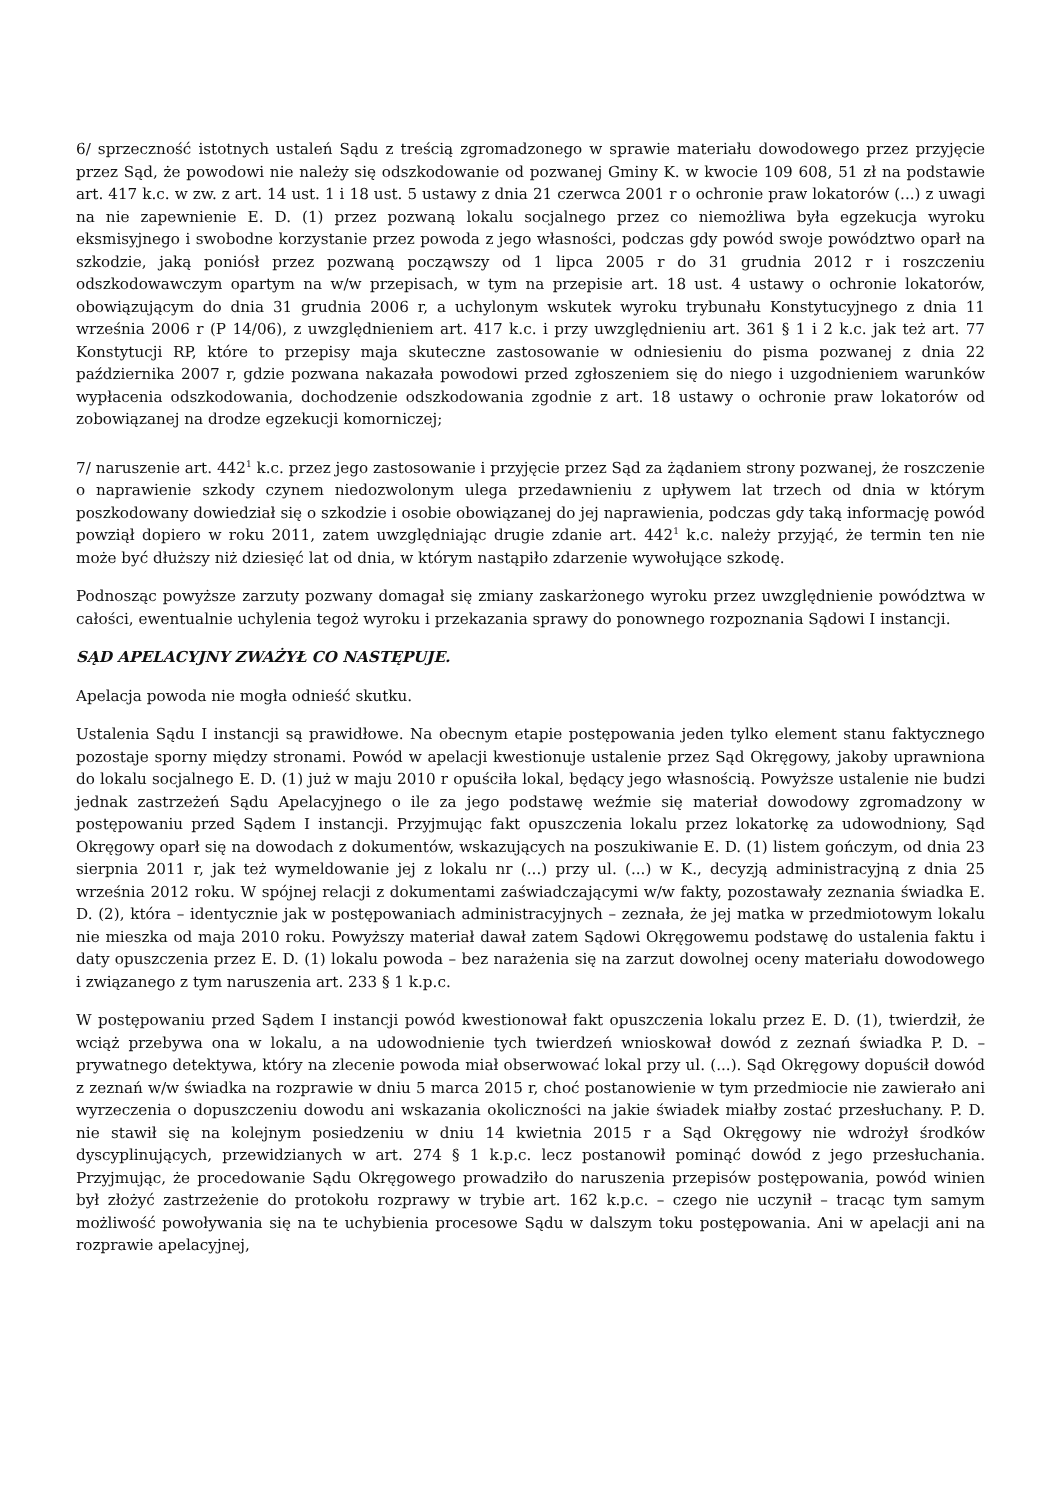6/ sprzeczność istotnych ustaleń Sądu z treścią zgromadzonego w sprawie materiału dowodowego przez przyjęcie przez Sąd, że powodowi nie należy się odszkodowanie od pozwanej Gminy K. w kwocie 109 608, 51 zł na podstawie art. 417 k.c. w zw. z art. 14 ust. 1 i 18 ust. 5 ustawy z dnia 21 czerwca 2001 r o ochronie praw lokatorów (...) z uwagi na nie zapewnienie E. D. (1) przez pozwaną lokalu socjalnego przez co niemożliwa była egzekucja wyroku eksmisyjnego i swobodne korzystanie przez powoda z jego własności, podczas gdy powód swoje powództwo oparł na szkodzie, jaką poniósł przez pozwaną począwszy od 1 lipca 2005 r do 31 grudnia 2012 r i roszczeniu odszkodowawczym opartym na w/w przepisach, w tym na przepisie art. 18 ust. 4 ustawy o ochronie lokatorów, obowiązującym do dnia 31 grudnia 2006 r, a uchylonym wskutek wyroku trybunału Konstytucyjnego z dnia 11 września 2006 r (P 14/06), z uwzględnieniem art. 417 k.c. i przy uwzględnieniu art. 361 § 1 i 2 k.c. jak też art. 77 Konstytucji RP, które to przepisy maja skuteczne zastosowanie w odniesieniu do pisma pozwanej z dnia 22 października 2007 r, gdzie pozwana nakazała powodowi przed zgłoszeniem się do niego i uzgodnieniem warunków wypłacenia odszkodowania, dochodzenie odszkodowania zgodnie z art. 18 ustawy o ochronie praw lokatorów od zobowiązanej na drodze egzekucji komorniczej;
7/ naruszenie art. 442<sup>1</sup> k.c. przez jego zastosowanie i przyjęcie przez Sąd za żądaniem strony pozwanej, że roszczenie o naprawienie szkody czynem niedozwolonym ulega przedawnieniu z upływem lat trzech od dnia w którym poszkodowany dowiedział się o szkodzie i osobie obowiązanej do jej naprawienia, podczas gdy taką informację powód powziął dopiero w roku 2011, zatem uwzględniając drugie zdanie art. 442<sup>1</sup> k.c. należy przyjąć, że termin ten nie może być dłuższy niż dziesięć lat od dnia, w którym nastąpiło zdarzenie wywołujące szkodę.
Podnosząc powyższe zarzuty pozwany domagał się zmiany zaskarżonego wyroku przez uwzględnienie powództwa w całości, ewentualnie uchylenia tegoż wyroku i przekazania sprawy do ponownego rozpoznania Sądowi I instancji.
SĄD APELACYJNY ZWAŻYŁ CO NASTĘPUJE.
Apelacja powoda nie mogła odnieść skutku.
Ustalenia Sądu I instancji są prawidłowe. Na obecnym etapie postępowania jeden tylko element stanu faktycznego pozostaje sporny między stronami. Powód w apelacji kwestionuje ustalenie przez Sąd Okręgowy, jakoby uprawniona do lokalu socjalnego E. D. (1) już w maju 2010 r opuściła lokal, będący jego własnością. Powyższe ustalenie nie budzi jednak zastrzeżeń Sądu Apelacyjnego o ile za jego podstawę weźmie się materiał dowodowy zgromadzony w postępowaniu przed Sądem I instancji. Przyjmując fakt opuszczenia lokalu przez lokatorkę za udowodniony, Sąd Okręgowy oparł się na dowodach z dokumentów, wskazujących na poszukiwanie E. D. (1) listem gończym, od dnia 23 sierpnia 2011 r, jak też wymeldowanie jej z lokalu nr (...) przy ul. (...) w K., decyzją administracyjną z dnia 25 września 2012 roku. W spójnej relacji z dokumentami zaświadczającymi w/w fakty, pozostawały zeznania świadka E. D. (2), która – identycznie jak w postępowaniach administracyjnych – zeznała, że jej matka w przedmiotowym lokalu nie mieszka od maja 2010 roku. Powyższy materiał dawał zatem Sądowi Okręgowemu podstawę do ustalenia faktu i daty opuszczenia przez E. D. (1) lokalu powoda – bez narażenia się na zarzut dowolnej oceny materiału dowodowego i związanego z tym naruszenia art. 233 § 1 k.p.c.
W postępowaniu przed Sądem I instancji powód kwestionował fakt opuszczenia lokalu przez E. D. (1), twierdził, że wciąż przebywa ona w lokalu, a na udowodnienie tych twierdzeń wnioskował dowód z zeznań świadka P. D. – prywatnego detektywa, który na zlecenie powoda miał obserwować lokal przy ul. (...). Sąd Okręgowy dopuścił dowód z zeznań w/w świadka na rozprawie w dniu 5 marca 2015 r, choć postanowienie w tym przedmiocie nie zawierało ani wyrzeczenia o dopuszczeniu dowodu ani wskazania okoliczności na jakie świadek miałby zostać przesłuchany. P. D. nie stawił się na kolejnym posiedzeniu w dniu 14 kwietnia 2015 r a Sąd Okręgowy nie wdrożył środków dyscyplinujących, przewidzianych w art. 274 § 1 k.p.c. lecz postanowił pominąć dowód z jego przesłuchania. Przyjmując, że procedowanie Sądu Okręgowego prowadziło do naruszenia przepisów postępowania, powód winien był złożyć zastrzeżenie do protokołu rozprawy w trybie art. 162 k.p.c. – czego nie uczynił – tracąc tym samym możliwość powoływania się na te uchybienia procesowe Sądu w dalszym toku postępowania. Ani w apelacji ani na rozprawie apelacyjnej,